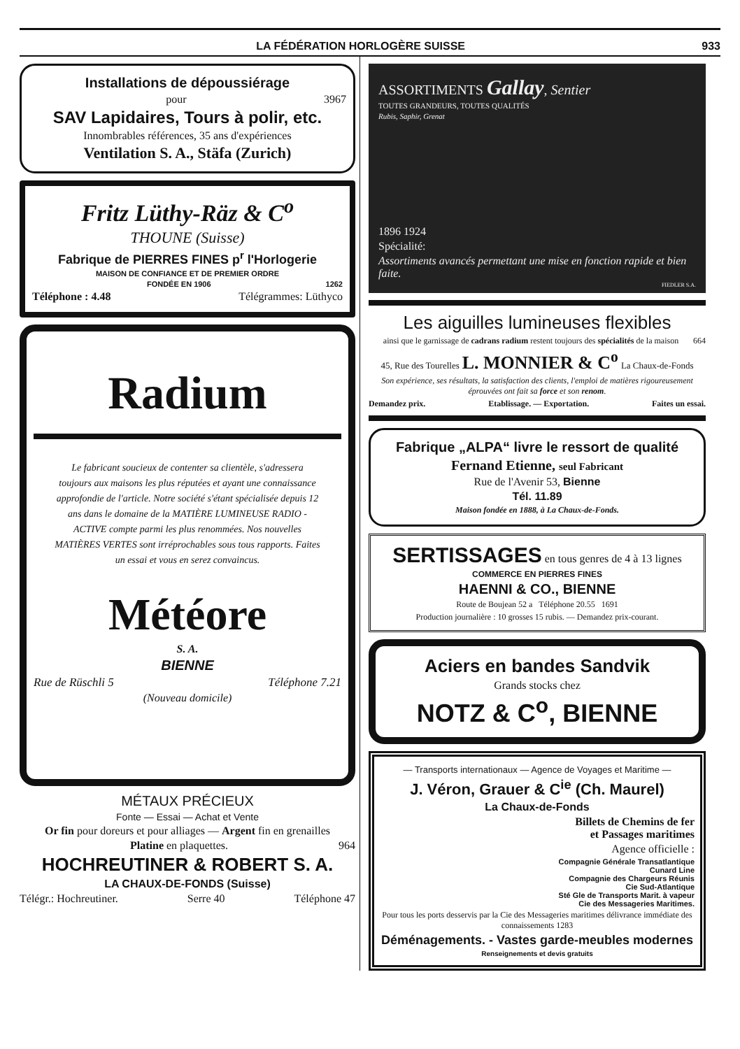LA FÉDÉRATION HORLOGÈRE SUISSE 933
Installations de dépoussiérage
pour 3967
SAV Lapidaires, Tours à polir, etc.
Innombrables références, 35 ans d'expériences
Ventilation S. A., Stäfa (Zurich)
Fritz Lüthy-Räz & C<sup>o</sup>
THOUNE (Suisse)
Fabrique de PIERRES FINES p<sup>r</sup> l'Horlogerie
MAISON DE CONFIANCE ET DE PREMIER ORDRE
FONDÉE EN 1906 1262
Téléphone : 4.48 Télégrammes: Lüthyco
Radium
Le fabricant soucieux de contenter sa clientèle, s'adressera toujours aux maisons les plus réputées et ayant une connaissance approfondie de l'article. Notre société s'étant spécialisée depuis 12 ans dans le domaine de la MATIÈRE LUMINEUSE RADIO - ACTIVE compte parmi les plus renommées. Nos nouvelles MATIÈRES VERTES sont irréprochables sous tous rapports. Faites un essai et vous en serez convaincus.
Météore
S. A.
BIENNE
Rue de Rüschli 5 Téléphone 7.21
(Nouveau domicile)
MÉTAUX PRÉCIEUX
Fonte — Essai — Achat et Vente
Or fin pour doreurs et pour alliages — Argent fin en grenailles
Platine en plaquettes. 964
HOCHREUTINER & ROBERT S. A.
LA CHAUX-DE-FONDS (Suisse)
Télégr.: Hochreutiner. Serre 40 Téléphone 47
ASSORTIMENTS Gallay, Sentier
TOUTES GRANDEURS, TOUTES QUALITÉS
Rubis, Saphir, Grenat
1896 1924
Spécialité:
Assortiments avancés permettant une mise en fonction rapide et bien faite.
FIEDLER S.A.
Les aiguilles lumineuses flexibles
ainsi que le garnissage de cadrans radium restent toujours des spécialités de la maison 664
45, Rue des Tourelles L. MONNIER & C<sup>o</sup> La Chaux-de-Fonds
Son expérience, ses résultats, la satisfaction des clients, l'emploi de matières rigoureusement éprouvées ont fait sa force et son renom.
Demandez prix. Etablissage. — Exportation. Faites un essai.
Fabrique „ALPA“ livre le ressort de qualité
Fernand Etienne, seul Fabricant
Rue de l'Avenir 53, Bienne
Tél. 11.89
Maison fondée en 1888, à La Chaux-de-Fonds.
SERTISSAGES en tous genres de 4 à 13 lignes
COMMERCE EN PIERRES FINES
HAENNI & CO., BIENNE
Route de Boujean 52 a Téléphone 20.55 1691
Production journalière : 10 grosses 15 rubis. — Demandez prix-courant.
Aciers en bandes Sandvik
Grands stocks chez
NOTZ & C<sup>o</sup>, BIENNE
— Transports internationaux — Agence de Voyages et Maritime —
J. Véron, Grauer & C<sup>ie</sup> (Ch. Maurel)
La Chaux-de-Fonds
Billets de Chemins de fer
et Passages maritimes
Agence officielle :
Compagnie Générale Transatlantique
Cunard Line
Compagnie des Chargeurs Réunis
Cie Sud-Atlantique
Sté Gle de Transports Marit. à vapeur
Cie des Messageries Maritimes.
Pour tous les ports desservis par la Cie des Messageries maritimes délivrance immédiate des connaissements 1283
Déménagements. - Vastes garde-meubles modernes
Renseignements et devis gratuits